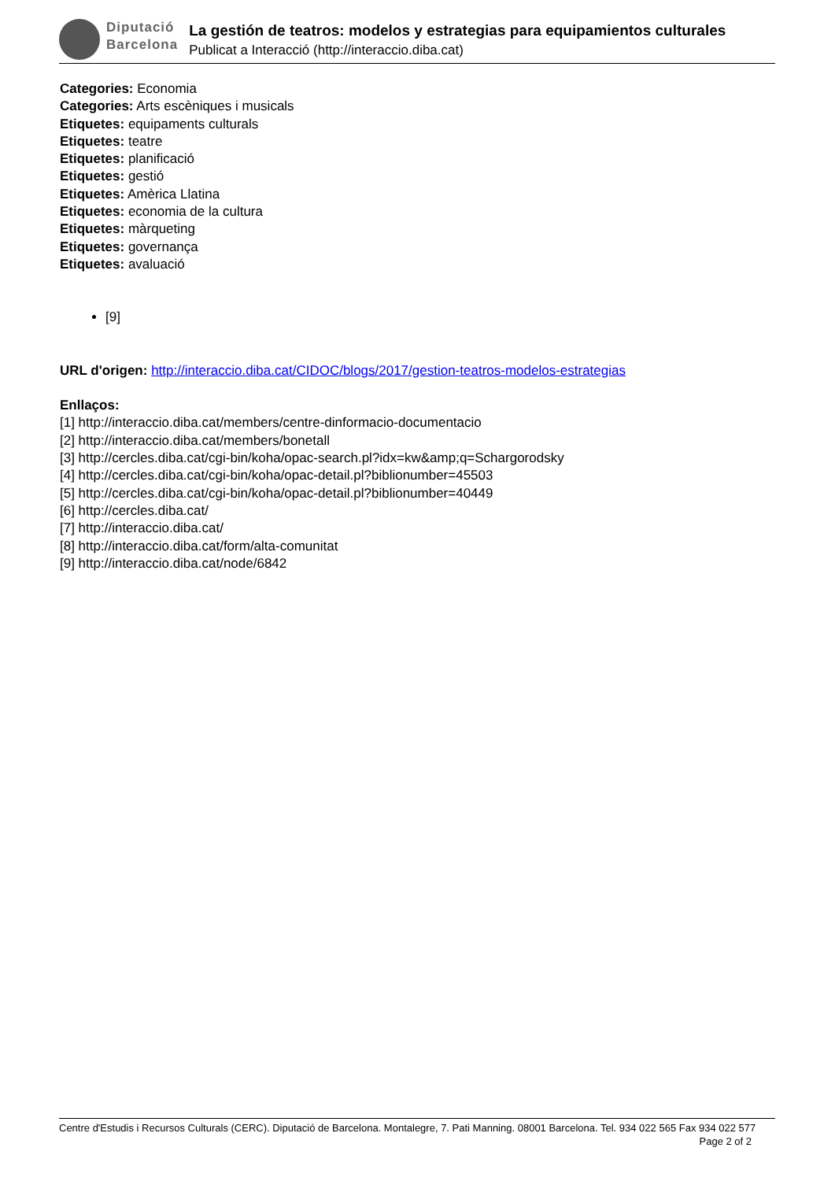Diputació
Barcelona
La gestión de teatros: modelos y estrategias para equipamientos culturales
Publicat a Interacció (http://interaccio.diba.cat)
Categories: Economia
Categories: Arts escèniques i musicals
Etiquetes: equipaments culturals
Etiquetes: teatre
Etiquetes: planificació
Etiquetes: gestió
Etiquetes: Amèrica Llatina
Etiquetes: economia de la cultura
Etiquetes: màrqueting
Etiquetes: governança
Etiquetes: avaluació
[9]
URL d'origen: http://interaccio.diba.cat/CIDOC/blogs/2017/gestion-teatros-modelos-estrategias
Enllaços:
[1] http://interaccio.diba.cat/members/centre-dinformacio-documentacio
[2] http://interaccio.diba.cat/members/bonetall
[3] http://cercles.diba.cat/cgi-bin/koha/opac-search.pl?idx=kw&amp;q=Schargorodsky
[4] http://cercles.diba.cat/cgi-bin/koha/opac-detail.pl?biblionumber=45503
[5] http://cercles.diba.cat/cgi-bin/koha/opac-detail.pl?biblionumber=40449
[6] http://cercles.diba.cat/
[7] http://interaccio.diba.cat/
[8] http://interaccio.diba.cat/form/alta-comunitat
[9] http://interaccio.diba.cat/node/6842
Centre d'Estudis i Recursos Culturals (CERC). Diputació de Barcelona. Montalegre, 7. Pati Manning. 08001 Barcelona. Tel. 934 022 565 Fax 934 022 577 Page 2 of 2